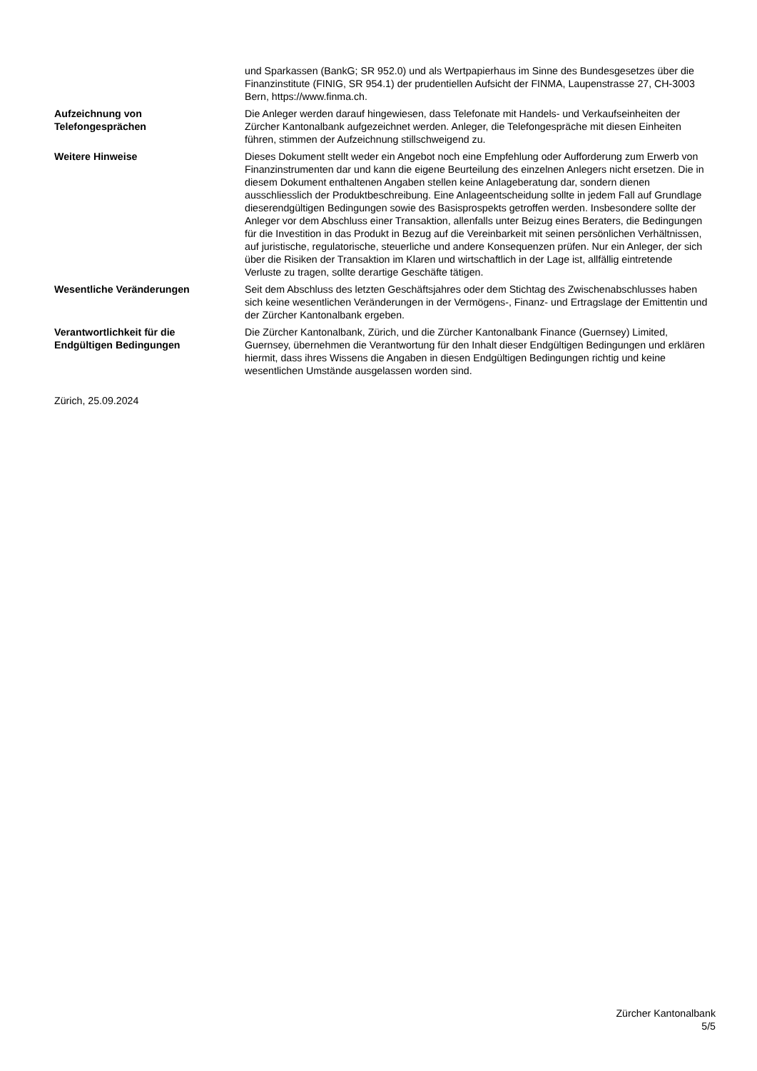| | und Sparkassen (BankG; SR 952.0) und als Wertpapierhaus im Sinne des Bundesgesetzes über die Finanzinstitute (FINIG, SR 954.1) der prudentiellen Aufsicht der FINMA, Laupenstrasse 27, CH-3003 Bern, https://www.finma.ch. |
| Aufzeichnung von Telefongesprächen | Die Anleger werden darauf hingewiesen, dass Telefonate mit Handels- und Verkaufseinheiten der Zürcher Kantonalbank aufgezeichnet werden. Anleger, die Telefongespräche mit diesen Einheiten führen, stimmen der Aufzeichnung stillschweigend zu. |
| Weitere Hinweise | Dieses Dokument stellt weder ein Angebot noch eine Empfehlung oder Aufforderung zum Erwerb von Finanzinstrumenten dar und kann die eigene Beurteilung des einzelnen Anlegers nicht ersetzen. Die in diesem Dokument enthaltenen Angaben stellen keine Anlageberatung dar, sondern dienen ausschliesslich der Produktbeschreibung. Eine Anlageentscheidung sollte in jedem Fall auf Grundlage dieserendgültigen Bedingungen sowie des Basisprospekts getroffen werden. Insbesondere sollte der Anleger vor dem Abschluss einer Transaktion, allenfalls unter Beizug eines Beraters, die Bedingungen für die Investition in das Produkt in Bezug auf die Vereinbarkeit mit seinen persönlichen Verhältnissen, auf juristische, regulatorische, steuerliche und andere Konsequenzen prüfen. Nur ein Anleger, der sich über die Risiken der Transaktion im Klaren und wirtschaftlich in der Lage ist, allfällig eintretende Verluste zu tragen, sollte derartige Geschäfte tätigen. |
| Wesentliche Veränderungen | Seit dem Abschluss des letzten Geschäftsjahres oder dem Stichtag des Zwischenabschlusses haben sich keine wesentlichen Veränderungen in der Vermögens-, Finanz- und Ertragslage der Emittentin und der Zürcher Kantonalbank ergeben. |
| Verantwortlichkeit für die Endgültigen Bedingungen | Die Zürcher Kantonalbank, Zürich, und die Zürcher Kantonalbank Finance (Guernsey) Limited, Guernsey, übernehmen die Verantwortung für den Inhalt dieser Endgültigen Bedingungen und erklären hiermit, dass ihres Wissens die Angaben in diesen Endgültigen Bedingungen richtig und keine wesentlichen Umstände ausgelassen worden sind. |
Zürich, 25.09.2024
Zürcher Kantonalbank
5/5